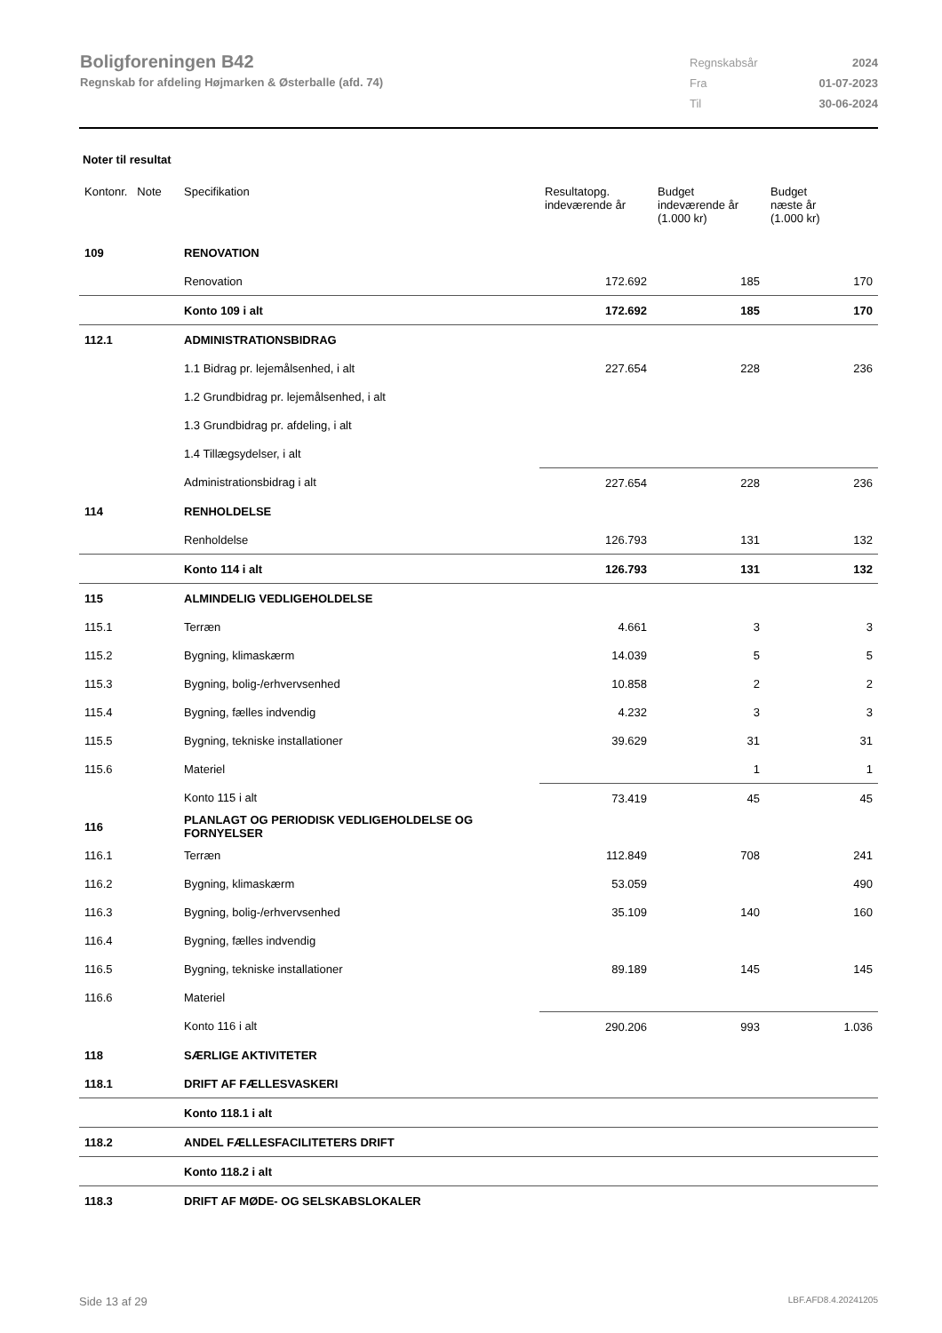Boligforeningen B42
Regnskab for afdeling Højmarken & Østerballe (afd. 74)
| Regnskabsår | 2024 |
| Fra | 01-07-2023 |
| Til | 30-06-2024 |
Noter til resultat
| Kontonr. Note | Specifikation | Resultatopg. indeværende år | Budget indeværende år (1.000 kr) | Budget næste år (1.000 kr) |
| --- | --- | --- | --- | --- |
| 109 | RENOVATION | | | |
| | Renovation | 172.692 | 185 | 170 |
| | Konto 109 i alt | 172.692 | 185 | 170 |
| 112.1 | ADMINISTRATIONSBIDRAG | | | |
| | 1.1 Bidrag pr. lejemålsenhed, i alt | 227.654 | 228 | 236 |
| | 1.2 Grundbidrag pr. lejemålsenhed, i alt | | | |
| | 1.3 Grundbidrag pr. afdeling, i alt | | | |
| | 1.4 Tillægsydelser, i alt | | | |
| | Administrationsbidrag i alt | 227.654 | 228 | 236 |
| 114 | RENHOLDELSE | | | |
| | Renholdelse | 126.793 | 131 | 132 |
| | Konto 114 i alt | 126.793 | 131 | 132 |
| 115 | ALMINDELIG VEDLIGEHOLDELSE | | | |
| 115.1 | Terræn | 4.661 | 3 | 3 |
| 115.2 | Bygning, klimaskærm | 14.039 | 5 | 5 |
| 115.3 | Bygning, bolig-/erhvervsenhed | 10.858 | 2 | 2 |
| 115.4 | Bygning, fælles indvendig | 4.232 | 3 | 3 |
| 115.5 | Bygning, tekniske installationer | 39.629 | 31 | 31 |
| 115.6 | Materiel | | 1 | 1 |
| | Konto 115 i alt | 73.419 | 45 | 45 |
| 116 | PLANLAGT OG PERIODISK VEDLIGEHOLDELSE OG FORNYELSER | | | |
| 116.1 | Terræn | 112.849 | 708 | 241 |
| 116.2 | Bygning, klimaskærm | 53.059 | | 490 |
| 116.3 | Bygning, bolig-/erhvervsenhed | 35.109 | 140 | 160 |
| 116.4 | Bygning, fælles indvendig | | | |
| 116.5 | Bygning, tekniske installationer | 89.189 | 145 | 145 |
| 116.6 | Materiel | | | |
| | Konto 116 i alt | 290.206 | 993 | 1.036 |
| 118 | SÆRLIGE AKTIVITETER | | | |
| 118.1 | DRIFT AF FÆLLESVASKERI | | | |
| | Konto 118.1 i alt | | | |
| 118.2 | ANDEL FÆLLESFACILITETERS DRIFT | | | |
| | Konto 118.2 i alt | | | |
| 118.3 | DRIFT AF MØDE- OG SELSKABSLOKALER | | | |
Side 13 af 29 LBF.AFD8.4.20241205